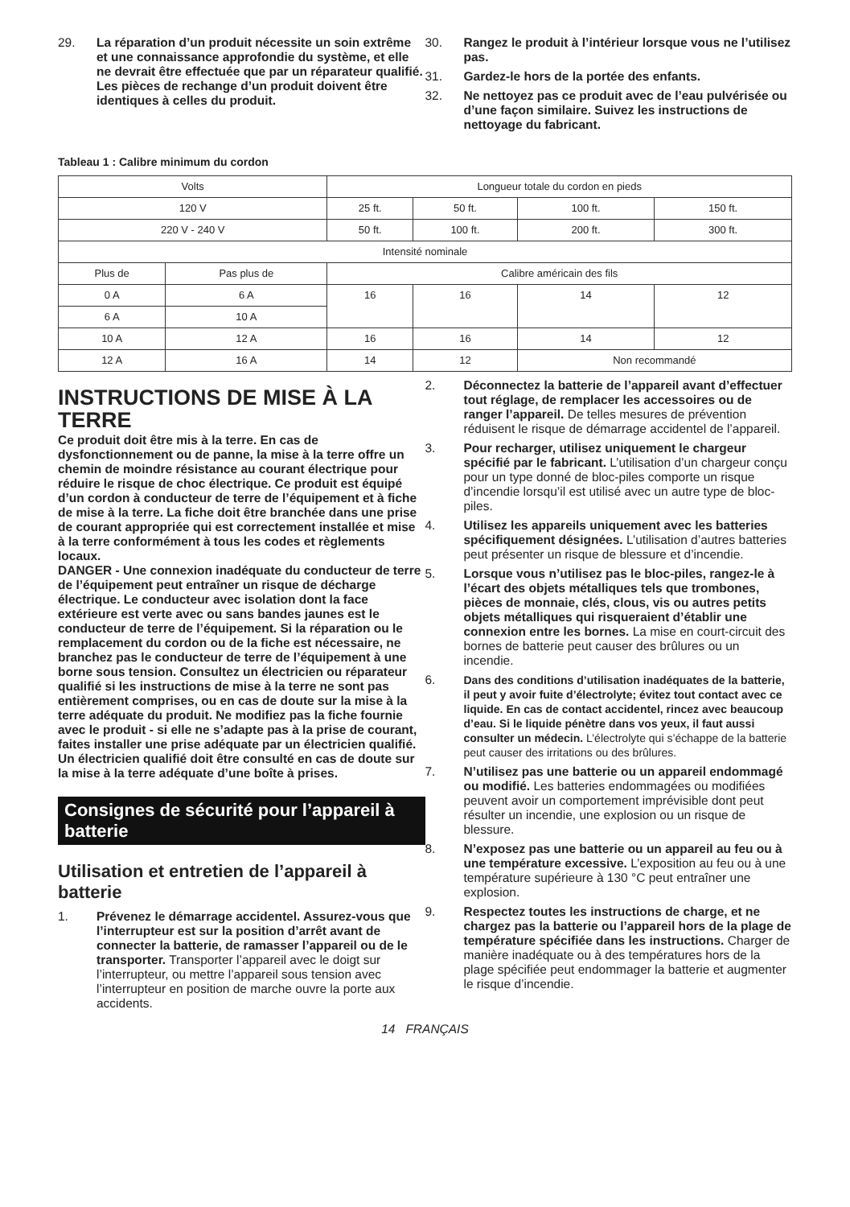29. La réparation d’un produit nécessite un soin extrême et une connaissance approfondie du système, et elle ne devrait être effectuée que par un réparateur qualifié. Les pièces de rechange d’un produit doivent être identiques à celles du produit.
30. Rangez le produit à l’intérieur lorsque vous ne l’utilisez pas.
31. Gardez-le hors de la portée des enfants.
32. Ne nettoyez pas ce produit avec de l’eau pulvérisée ou d’une façon similaire. Suivez les instructions de nettoyage du fabricant.
Tableau 1 : Calibre minimum du cordon
| Volts | | Longueur totale du cordon en pieds | | | |
| 120 V | | 25 ft. | 50 ft. | 100 ft. | 150 ft. |
| 220 V - 240 V | | 50 ft. | 100 ft. | 200 ft. | 300 ft. |
| Intensité nominale | | | | | |
| Plus de | Pas plus de | Calibre américain des fils | | | |
| 0 A | 6 A | 16 | 16 | 14 | 12 |
| 6 A | 10 A | | | | |
| 10 A | 12 A | 16 | 16 | 14 | 12 |
| 12 A | 16 A | 14 | 12 | Non recommandé | |
INSTRUCTIONS DE MISE À LA TERRE
Ce produit doit être mis à la terre. En cas de dysfonctionnement ou de panne, la mise à la terre offre un chemin de moindre résistance au courant électrique pour réduire le risque de choc électrique. Ce produit est équipé d’un cordon à conducteur de terre de l’équipement et à fiche de mise à la terre. La fiche doit être branchée dans une prise de courant appropriée qui est correctement installée et mise à la terre conformément à tous les codes et règlements locaux.
DANGER - Une connexion inadéquate du conducteur de terre de l’équipement peut entraîner un risque de décharge électrique. Le conducteur avec isolation dont la face extérieure est verte avec ou sans bandes jaunes est le conducteur de terre de l’équipement. Si la réparation ou le remplacement du cordon ou de la fiche est nécessaire, ne branchez pas le conducteur de terre de l’équipement à une borne sous tension. Consultez un électricien ou réparateur qualifié si les instructions de mise à la terre ne sont pas entièrement comprises, ou en cas de doute sur la mise à la terre adéquate du produit. Ne modifiez pas la fiche fournie avec le produit - si elle ne s’adapte pas à la prise de courant, faites installer une prise adéquate par un électricien qualifié. Un électricien qualifié doit être consulté en cas de doute sur la mise à la terre adéquate d’une boîte à prises.
Consignes de sécurité pour l’appareil à batterie
Utilisation et entretien de l’appareil à batterie
1. Prévenez le démarrage accidentel. Assurez-vous que l’interrupteur est sur la position d’arrêt avant de connecter la batterie, de ramasser l’appareil ou de le transporter. Transporter l’appareil avec le doigt sur l’interrupteur, ou mettre l’appareil sous tension avec l’interrupteur en position de marche ouvre la porte aux accidents.
2. Déconnectez la batterie de l’appareil avant d’effectuer tout réglage, de remplacer les accessoires ou de ranger l’appareil. De telles mesures de prévention réduisent le risque de démarrage accidentel de l’appareil.
3. Pour recharger, utilisez uniquement le chargeur spécifié par le fabricant. L’utilisation d’un chargeur conçu pour un type donné de bloc-piles comporte un risque d’incendie lorsqu’il est utilisé avec un autre type de bloc-piles.
4. Utilisez les appareils uniquement avec les batteries spécifiquement désignées. L’utilisation d’autres batteries peut présenter un risque de blessure et d’incendie.
5. Lorsque vous n’utilisez pas le bloc-piles, rangez-le à l’écart des objets métalliques tels que trombones, pièces de monnaie, clés, clous, vis ou autres petits objets métalliques qui risqueraient d’établir une connexion entre les bornes. La mise en court-circuit des bornes de batterie peut causer des brûlures ou un incendie.
6. Dans des conditions d’utilisation inadéquates de la batterie, il peut y avoir fuite d’électrolyte; évitez tout contact avec ce liquide. En cas de contact accidentel, rincez avec beaucoup d’eau. Si le liquide pénètre dans vos yeux, il faut aussi consulter un médecin. L’électrolyte qui s’échappe de la batterie peut causer des irritations ou des brûlures.
7. N’utilisez pas une batterie ou un appareil endommagé ou modifié. Les batteries endommagées ou modifiées peuvent avoir un comportement imprévisible dont peut résulter un incendie, une explosion ou un risque de blessure.
8. N’exposez pas une batterie ou un appareil au feu ou à une température excessive. L’exposition au feu ou à une température supérieure à 130 °C peut entraîner une explosion.
9. Respectez toutes les instructions de charge, et ne chargez pas la batterie ou l’appareil hors de la plage de température spécifiée dans les instructions. Charger de manière inadéquate ou à des températures hors de la plage spécifiée peut endommager la batterie et augmenter le risque d’incendie.
14 FRANÇAIS